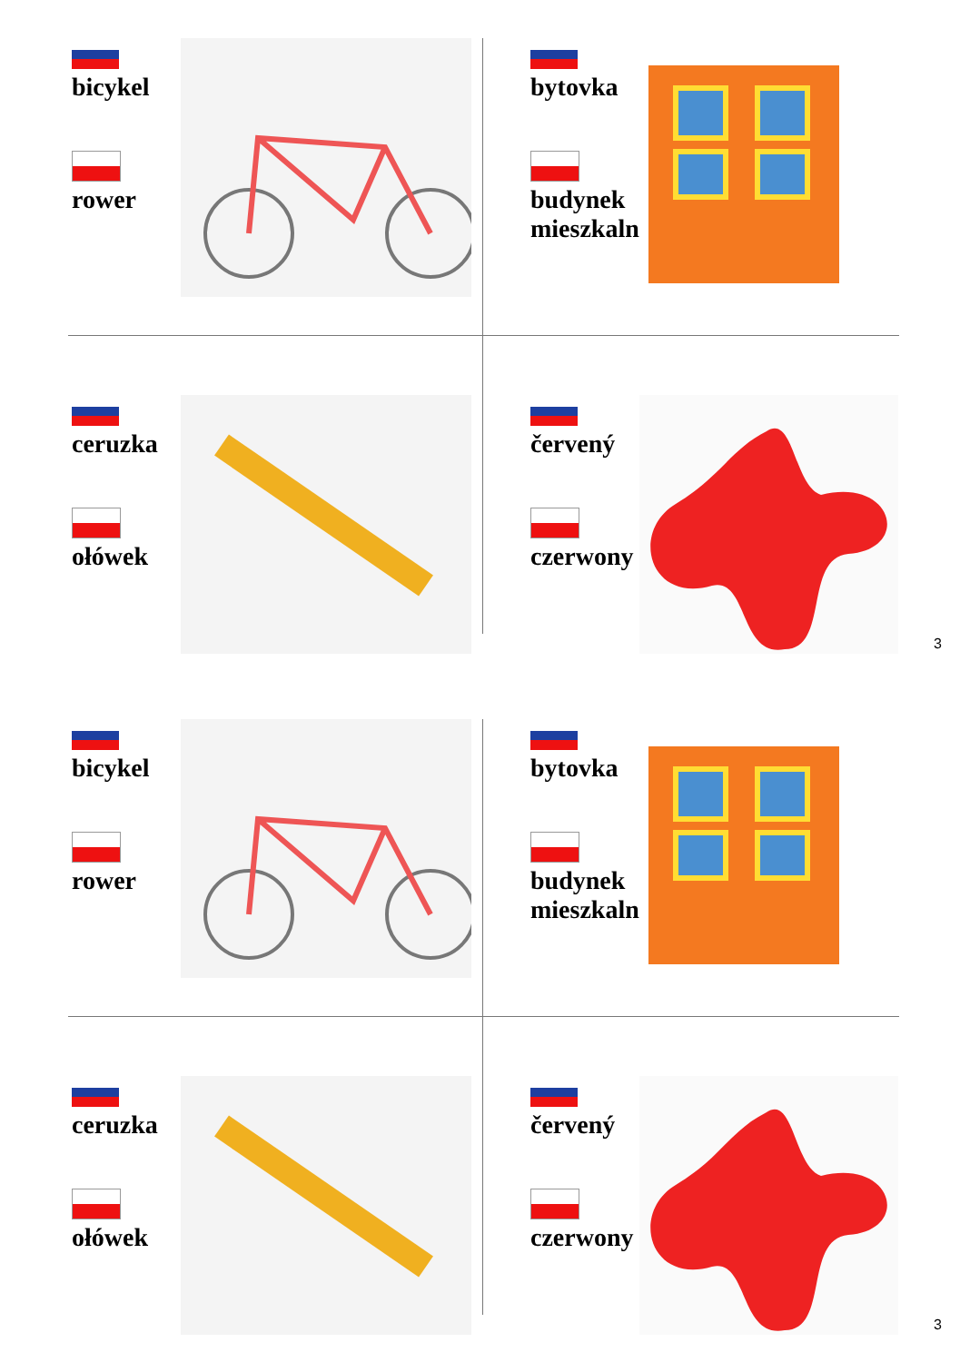bicykel
rower
bytovka
budynek mieszkalny
ceruzka
ołówek
červený
czerwony
3
bicykel
rower
bytovka
budynek mieszkalny
ceruzka
ołówek
červený
czerwony
3